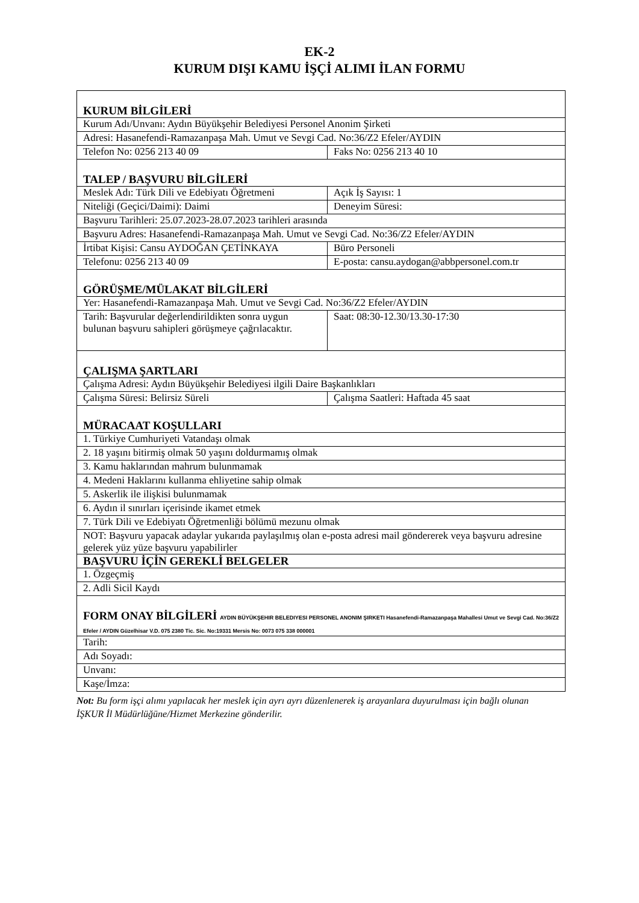EK-2
KURUM DIŞI KAMU İŞÇİ ALIMI İLAN FORMU
| KURUM BİLGİLERİ | |
| Kurum Adı/Unvanı: Aydın Büyükşehir Belediyesi Personel Anonim Şirketi | |
| Adresi: Hasanefendi-Ramazanpaşa Mah. Umut ve Sevgi Cad. No:36/Z2 Efeler/AYDIN | |
| Telefon No: 0256 213 40 09 | Faks No: 0256 213 40 10 |
| TALEP / BAŞVURU BİLGİLERİ | |
| Meslek Adı: Türk Dili ve Edebiyatı Öğretmeni | Açık İş Sayısı: 1 |
| Niteliği (Geçici/Daimi): Daimi | Deneyim Süresi: |
| Başvuru Tarihleri: 25.07.2023-28.07.2023 tarihleri arasında | |
| Başvuru Adres: Hasanefendi-Ramazanpaşa Mah. Umut ve Sevgi Cad. No:36/Z2 Efeler/AYDIN | |
| İrtibat Kişisi: Cansu AYDOĞAN ÇETİNKAYA | Büro Personeli |
| Telefonu: 0256 213 40 09 | E-posta: cansu.aydogan@abbpersonel.com.tr |
| GÖRÜŞME/MÜLAKAT BİLGİLERİ | |
| Yer: Hasanefendi-Ramazanpaşa Mah. Umut ve Sevgi Cad. No:36/Z2 Efeler/AYDIN | |
| Tarih: Başvurular değerlendirildikten sonra uygun bulunan başvuru sahipleri görüşmeye çağrılacaktır. | Saat: 08:30-12.30/13.30-17:30 |
| ÇALIŞMA ŞARTLARI | |
| Çalışma Adresi: Aydın Büyükşehir Belediyesi ilgili Daire Başkanlıkları | |
| Çalışma Süresi: Belirsiz Süreli | Çalışma Saatleri: Haftada 45 saat |
| MÜRACAAT KOŞULLARI | |
| 1. Türkiye Cumhuriyeti Vatandaşı olmak | |
| 2. 18 yaşını bitirmiş olmak 50 yaşını doldurmamış olmak | |
| 3. Kamu haklarından mahrum bulunmamak | |
| 4. Medeni Haklarını kullanma ehliyetine sahip olmak | |
| 5. Askerlik ile ilişkisi bulunmamak | |
| 6. Aydın il sınırları içerisinde ikamet etmek | |
| 7. Türk Dili ve Edebiyatı Öğretmenliği bölümü mezunu olmak | |
| NOT: Başvuru yapacak adaylar yukarıda paylaşılmış olan e-posta adresi mail göndererek veya başvuru adresine gelerek yüz yüze başvuru yapabilirler | |
| BAŞVURU İÇİN GEREKLİ BELGELER | |
| 1. Özgeçmiş | |
| 2. Adli Sicil Kaydı | |
| FORM ONAY BİLGİLERİ AYDIN BÜYÜKŞEHIR BELEDIYESI PERSONEL ANONIM ŞIRKETI Hasanefendi-Ramazanpaşa Mahallesi Umut ve Sevgi Cad. No:36/Z2 Efeler / AYDIN Güzelhisar V.D. 075 2380 Tic. Sic. No:19331 Mersis No: 0073 075 338 000001 | |
| Tarih: | |
| Adı Soyadı: | |
| Unvanı: | |
| Kaşe/İmza: | |
Not: Bu form işçi alımı yapılacak her meslek için ayrı ayrı düzenlenerek iş arayanlara duyurulması için bağlı olunan İŞKUR İl Müdürlüğüne/Hizmet Merkezine gönderilir.